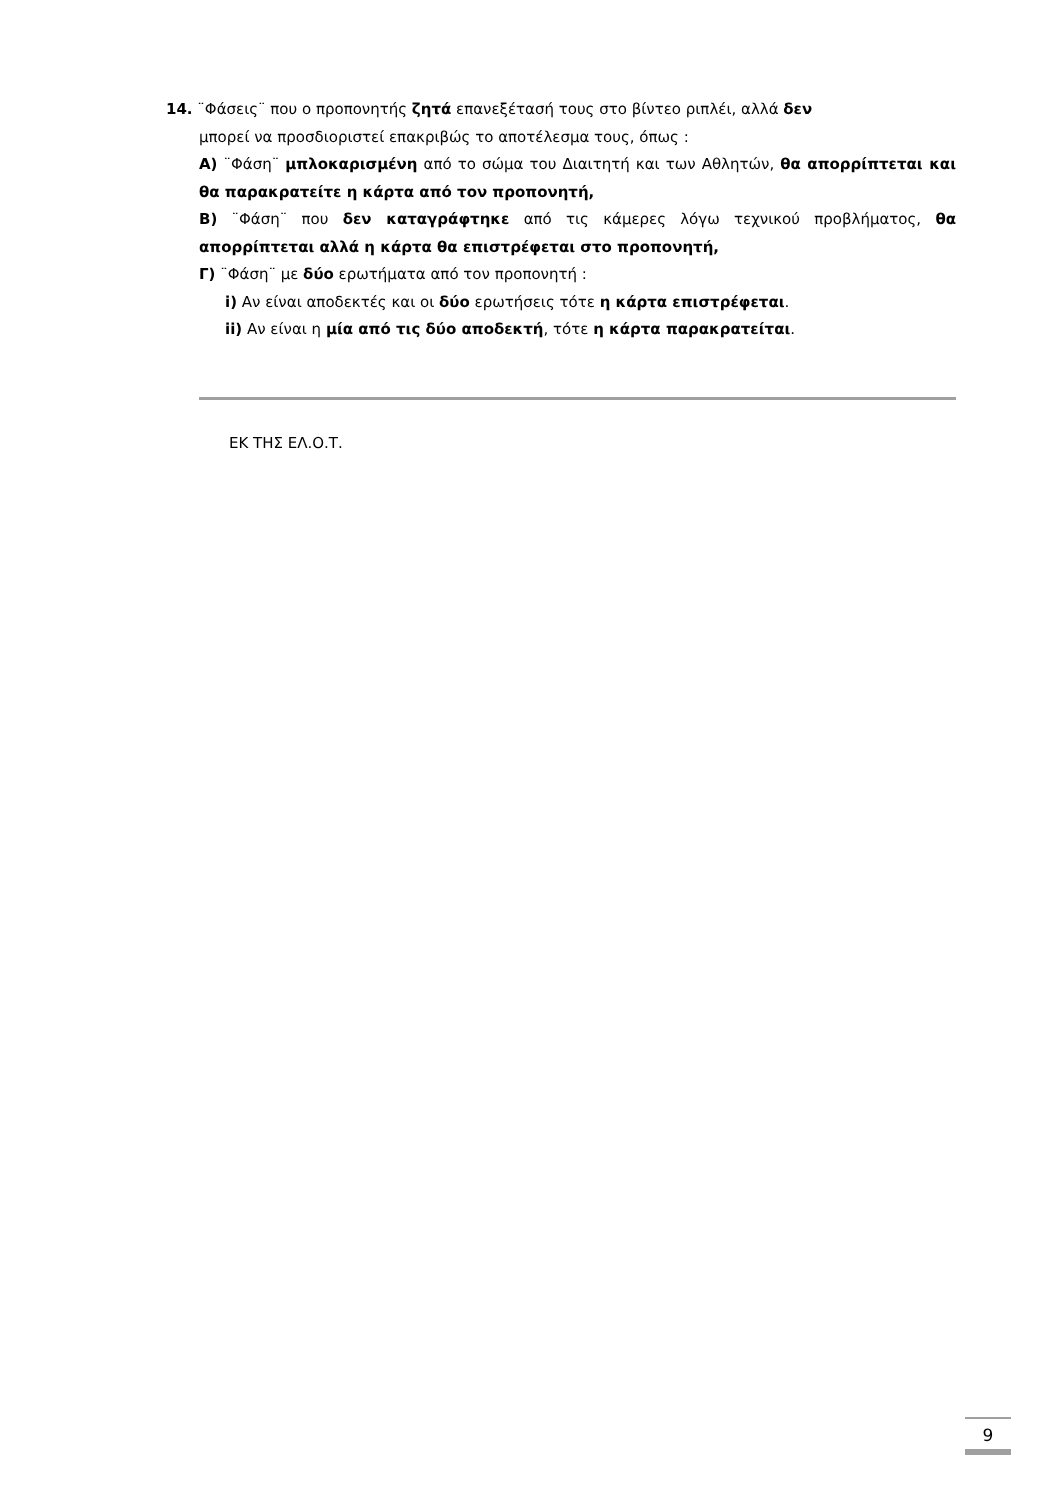14. ¨Φάσεις¨ που ο προπονητής ζητά επανεξέτασή τους στο βίντεο ριπλέι, αλλά δεν
μπορεί να προσδιοριστεί επακριβώς το αποτέλεσμα τους, όπως :
Α) ¨Φάση¨ μπλοκαρισμένη από το σώμα του Διαιτητή και των Αθλητών, θα απορρίπτεται και θα παρακρατείτε η κάρτα από τον προπονητή,
Β) ¨Φάση¨ που δεν καταγράφτηκε από τις κάμερες λόγω τεχνικού προβλήματος, θα απορρίπτεται αλλά η κάρτα θα επιστρέφεται στο προπονητή,
Γ) ¨Φάση¨ με δύο ερωτήματα από τον προπονητή :
i) Αν είναι αποδεκτές και οι δύο ερωτήσεις τότε η κάρτα επιστρέφεται.
ii) Αν είναι η μία από τις δύο αποδεκτή, τότε η κάρτα παρακρατείται.
ΕΚ ΤΗΣ ΕΛ.Ο.Τ.
9